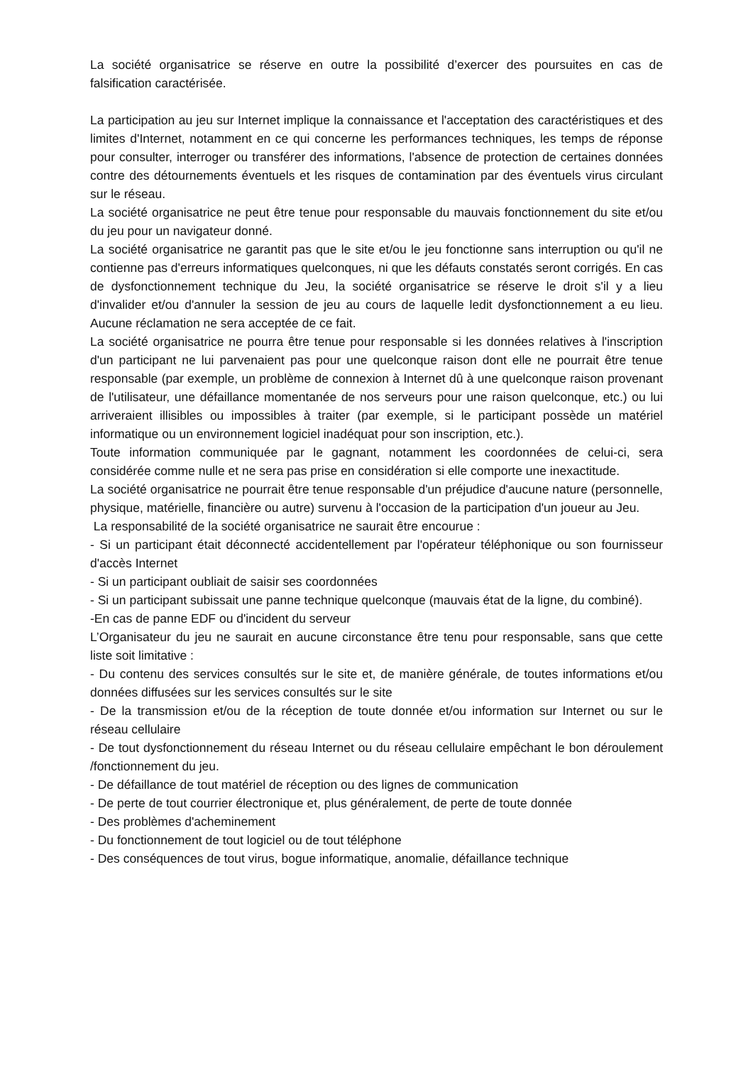La société organisatrice se réserve en outre la possibilité d’exercer des poursuites en cas de falsification caractérisée.
La participation au jeu sur Internet implique la connaissance et l'acceptation des caractéristiques et des limites d'Internet, notamment en ce qui concerne les performances techniques, les temps de réponse pour consulter, interroger ou transférer des informations, l'absence de protection de certaines données contre des détournements éventuels et les risques de contamination par des éventuels virus circulant sur le réseau.
La société organisatrice ne peut être tenue pour responsable du mauvais fonctionnement du site et/ou du jeu pour un navigateur donné.
La société organisatrice ne garantit pas que le site et/ou le jeu fonctionne sans interruption ou qu'il ne contienne pas d'erreurs informatiques quelconques, ni que les défauts constatés seront corrigés. En cas de dysfonctionnement technique du Jeu, la société organisatrice se réserve le droit s'il y a lieu d'invalider et/ou d'annuler la session de jeu au cours de laquelle ledit dysfonctionnement a eu lieu. Aucune réclamation ne sera acceptée de ce fait.
La société organisatrice ne pourra être tenue pour responsable si les données relatives à l'inscription d'un participant ne lui parvenaient pas pour une quelconque raison dont elle ne pourrait être tenue responsable (par exemple, un problème de connexion à Internet dû à une quelconque raison provenant de l'utilisateur, une défaillance momentanée de nos serveurs pour une raison quelconque, etc.) ou lui arriveraient illisibles ou impossibles à traiter (par exemple, si le participant possède un matériel informatique ou un environnement logiciel inadéquat pour son inscription, etc.).
Toute information communiquée par le gagnant, notamment les coordonnées de celui-ci, sera considérée comme nulle et ne sera pas prise en considération si elle comporte une inexactitude.
La société organisatrice ne pourrait être tenue responsable d'un préjudice d'aucune nature (personnelle, physique, matérielle, financière ou autre) survenu à l'occasion de la participation d'un joueur au Jeu.
La responsabilité de la société organisatrice ne saurait être encourue :
- Si un participant était déconnecté accidentellement par l'opérateur téléphonique ou son fournisseur d'accès Internet
- Si un participant oubliait de saisir ses coordonnées
- Si un participant subissait une panne technique quelconque (mauvais état de la ligne, du combiné).
-En cas de panne EDF ou d'incident du serveur
L’Organisateur du jeu ne saurait en aucune circonstance être tenu pour responsable, sans que cette liste soit limitative :
- Du contenu des services consultés sur le site et, de manière générale, de toutes informations et/ou données diffusées sur les services consultés sur le site
- De la transmission et/ou de la réception de toute donnée et/ou information sur Internet ou sur le réseau cellulaire
- De tout dysfonctionnement du réseau Internet ou du réseau cellulaire empêchant le bon déroulement /fonctionnement du jeu.
- De défaillance de tout matériel de réception ou des lignes de communication
- De perte de tout courrier électronique et, plus généralement, de perte de toute donnée
- Des problèmes d'acheminement
- Du fonctionnement de tout logiciel ou de tout téléphone
- Des conséquences de tout virus, bogue informatique, anomalie, défaillance technique